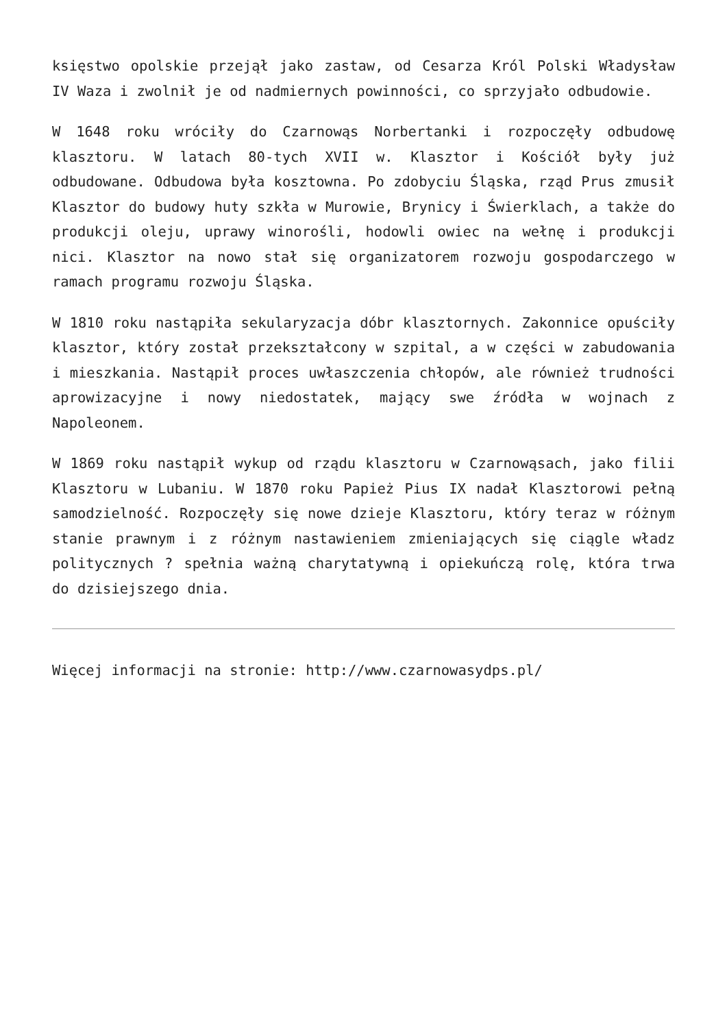księstwo opolskie przejął jako zastaw, od Cesarza Król Polski Władysław IV Waza i zwolnił je od nadmiernych powinności, co sprzyjało odbudowie.
W 1648 roku wróciły do Czarnowąs Norbertanki i rozpoczęły odbudowę klasztoru. W latach 80-tych XVII w. Klasztor i Kościół były już odbudowane. Odbudowa była kosztowna. Po zdobyciu Śląska, rząd Prus zmusił Klasztor do budowy huty szkła w Murowie, Brynicy i Świerklach, a także do produkcji oleju, uprawy winorośli, hodowli owiec na wełnę i produkcji nici. Klasztor na nowo stał się organizatorem rozwoju gospodarczego w ramach programu rozwoju Śląska.
W 1810 roku nastąpiła sekularyzacja dóbr klasztornych. Zakonnice opuściły klasztor, który został przekształcony w szpital, a w części w zabudowania i mieszkania. Nastąpił proces uwłaszczenia chłopów, ale również trudności aprowizacyjne i nowy niedostatek, mający swe źródła w wojnach z Napoleonem.
W 1869 roku nastąpił wykup od rządu klasztoru w Czarnowąsach, jako filii Klasztoru w Lubaniu. W 1870 roku Papież Pius IX nadał Klasztorowi pełną samodzielność. Rozpoczęły się nowe dzieje Klasztoru, który teraz w różnym stanie prawnym i z różnym nastawieniem zmieniających się ciągle władz politycznych ? spełnia ważną charytatywną i opiekuńczą rolę, która trwa do dzisiejszego dnia.
Więcej informacji na stronie: http://www.czarnowasydps.pl/